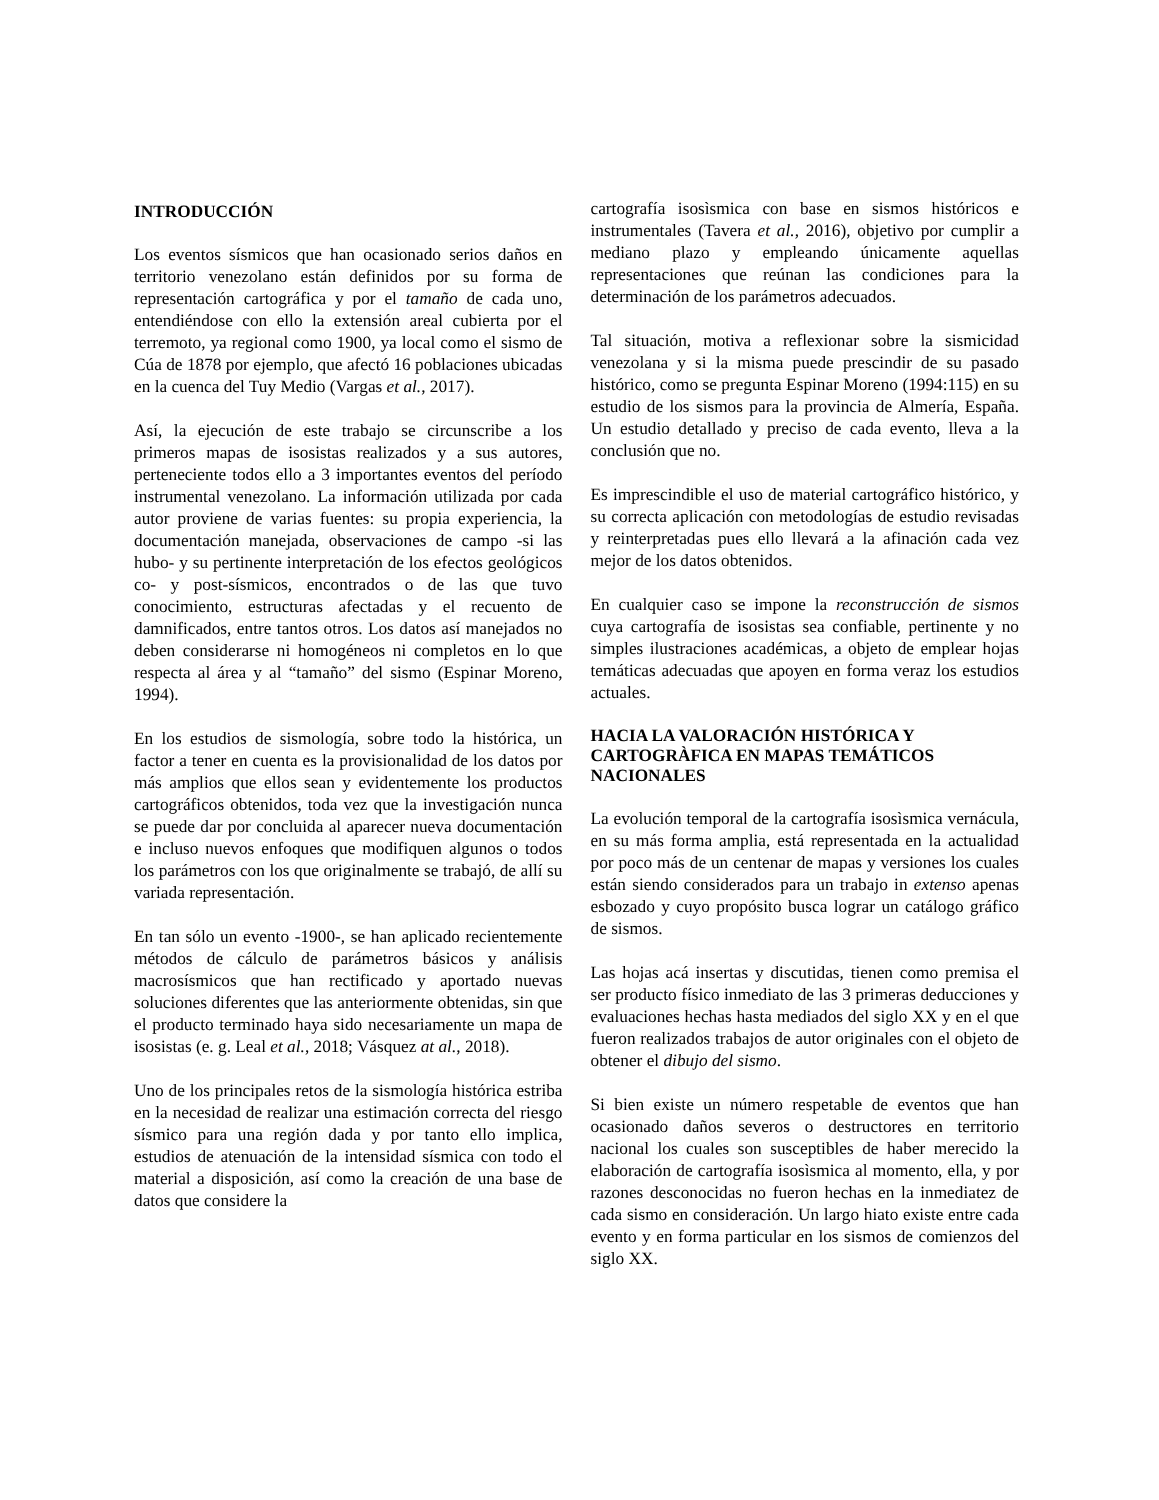INTRODUCCIÓN
Los eventos sísmicos que han ocasionado serios daños en territorio venezolano están definidos por su forma de representación cartográfica y por el tamaño de cada uno, entendiéndose con ello la extensión areal cubierta por el terremoto, ya regional como 1900, ya local como el sismo de Cúa de 1878 por ejemplo, que afectó 16 poblaciones ubicadas en la cuenca del Tuy Medio (Vargas et al., 2017).
Así, la ejecución de este trabajo se circunscribe a los primeros mapas de isosistas realizados y a sus autores, perteneciente todos ello a 3 importantes eventos del período instrumental venezolano. La información utilizada por cada autor proviene de varias fuentes: su propia experiencia, la documentación manejada, observaciones de campo -si las hubo- y su pertinente interpretación de los efectos geológicos co- y post-sísmicos, encontrados o de las que tuvo conocimiento, estructuras afectadas y el recuento de damnificados, entre tantos otros. Los datos así manejados no deben considerarse ni homogéneos ni completos en lo que respecta al área y al “tamaño” del sismo (Espinar Moreno, 1994).
En los estudios de sismología, sobre todo la histórica, un factor a tener en cuenta es la provisionalidad de los datos por más amplios que ellos sean y evidentemente los productos cartográficos obtenidos, toda vez que la investigación nunca se puede dar por concluida al aparecer nueva documentación e incluso nuevos enfoques que modifiquen algunos o todos los parámetros con los que originalmente se trabajó, de allí su variada representación.
En tan sólo un evento -1900-, se han aplicado recientemente métodos de cálculo de parámetros básicos y análisis macrosísmicos que han rectificado y aportado nuevas soluciones diferentes que las anteriormente obtenidas, sin que el producto terminado haya sido necesariamente un mapa de isosistas (e. g. Leal et al., 2018; Vásquez at al., 2018).
Uno de los principales retos de la sismología histórica estriba en la necesidad de realizar una estimación correcta del riesgo sísmico para una región dada y por tanto ello implica, estudios de atenuación de la intensidad sísmica con todo el material a disposición, así como la creación de una base de datos que considere la
cartografía isosìsmica con base en sismos históricos e instrumentales (Tavera et al., 2016), objetivo por cumplir a mediano plazo y empleando únicamente aquellas representaciones que reúnan las condiciones para la determinación de los parámetros adecuados.
Tal situación, motiva a reflexionar sobre la sismicidad venezolana y si la misma puede prescindir de su pasado histórico, como se pregunta Espinar Moreno (1994:115) en su estudio de los sismos para la provincia de Almería, España. Un estudio detallado y preciso de cada evento, lleva a la conclusión que no.
Es imprescindible el uso de material cartográfico histórico, y su correcta aplicación con metodologías de estudio revisadas y reinterpretadas pues ello llevará a la afinación cada vez mejor de los datos obtenidos.
En cualquier caso se impone la reconstrucción de sismos cuya cartografía de isosistas sea confiable, pertinente y no simples ilustraciones académicas, a objeto de emplear hojas temáticas adecuadas que apoyen en forma veraz los estudios actuales.
HACIA LA VALORACIÓN HISTÓRICA Y CARTOGRÀFICA EN MAPAS TEMÁTICOS NACIONALES
La evolución temporal de la cartografía isosìsmica vernácula, en su más forma amplia, está representada en la actualidad por poco más de un centenar de mapas y versiones los cuales están siendo considerados para un trabajo in extenso apenas esbozado y cuyo propósito busca lograr un catálogo gráfico de sismos.
Las hojas acá insertas y discutidas, tienen como premisa el ser producto físico inmediato de las 3 primeras deducciones y evaluaciones hechas hasta mediados del siglo XX y en el que fueron realizados trabajos de autor originales con el objeto de obtener el dibujo del sismo.
Si bien existe un número respetable de eventos que han ocasionado daños severos o destructores en territorio nacional los cuales son susceptibles de haber merecido la elaboración de cartografía isosìsmica al momento, ella, y por razones desconocidas no fueron hechas en la inmediatez de cada sismo en consideración. Un largo hiato existe entre cada evento y en forma particular en los sismos de comienzos del siglo XX.